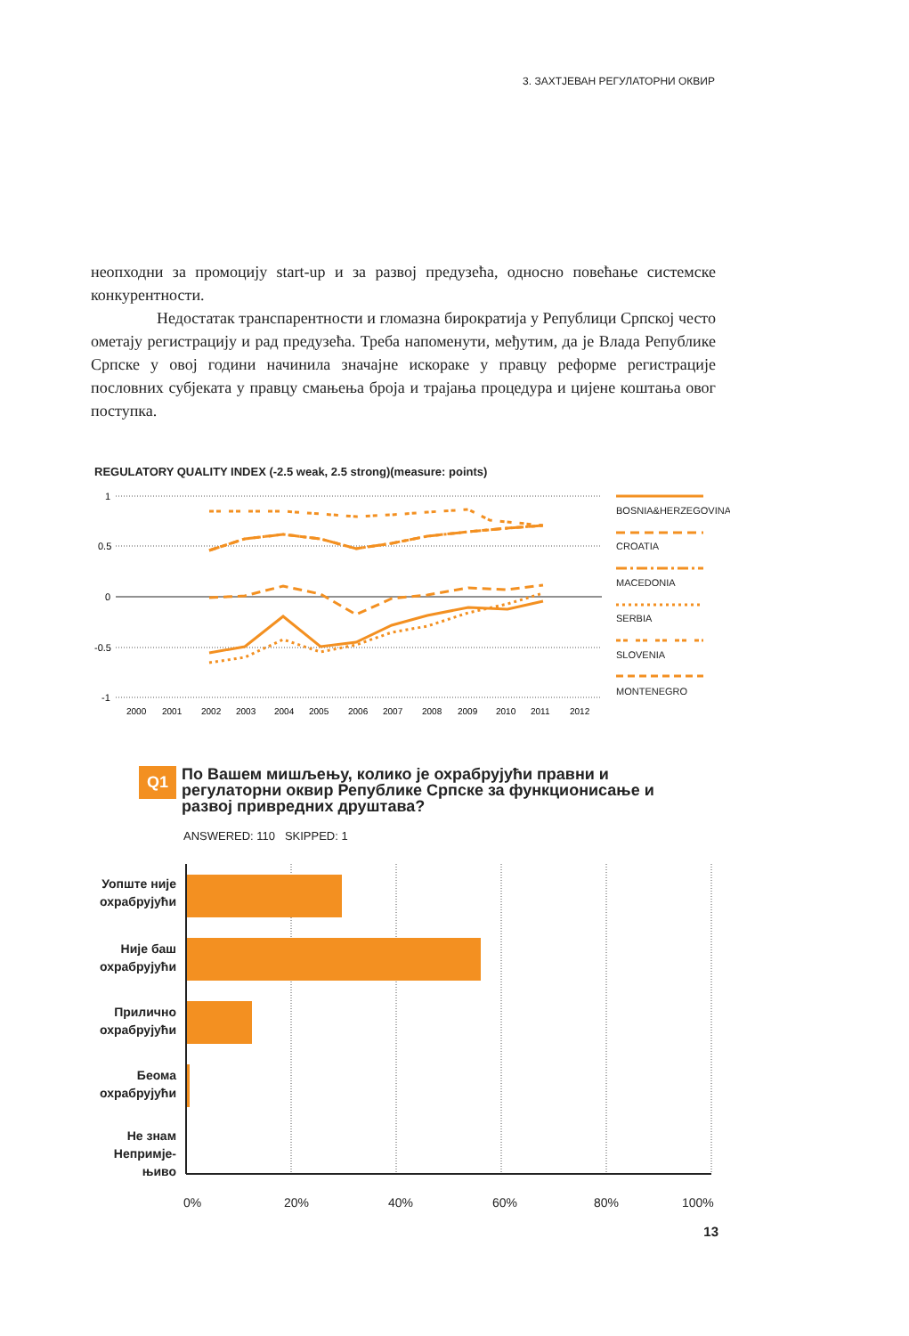3. ЗАХТЈЕВАН РЕГУЛАТОРНИ ОКВИР
неопходни за промоцију start-up и за развој предузећа, односно повећање системске конкурентности.
Недостатак транспарентности и гломазна бирократија у Републици Српској често ометају регистрацију и рад предузећа. Треба напоменути, међутим, да је Влада Републике Српске у овој години начинила значајне искораке у правцу реформе регистрације пословних субјеката у правцу смањења броја и трајања процедура и цијене коштања овог поступка.
REGULATORY QUALITY INDEX (-2.5 weak, 2.5 strong)(measure: points)
1
0.5
0
-0.5
-1
2000
2001
2002
2003
2004
2005
2006
2007
2008
2009
2010
2011
2012
BOSNIA&HERZEGOVINA
CROATIA
MACEDONIA
SERBIA
SLOVENIA
MONTENEGRO
Q1 По Вашем мишљењу, колико је охрабрујући правни и регулаторни оквир Републике Српске за функционисање и развој привредних друштава?
ANSWERED: 110 SKIPPED: 1
Уопште није охрабрујући
Није баш охрабрујући
Прилично охрабрујући
Беома охрабрујући
Не знам Непримје-њиво
0% 20% 40% 60% 80% 100%
13